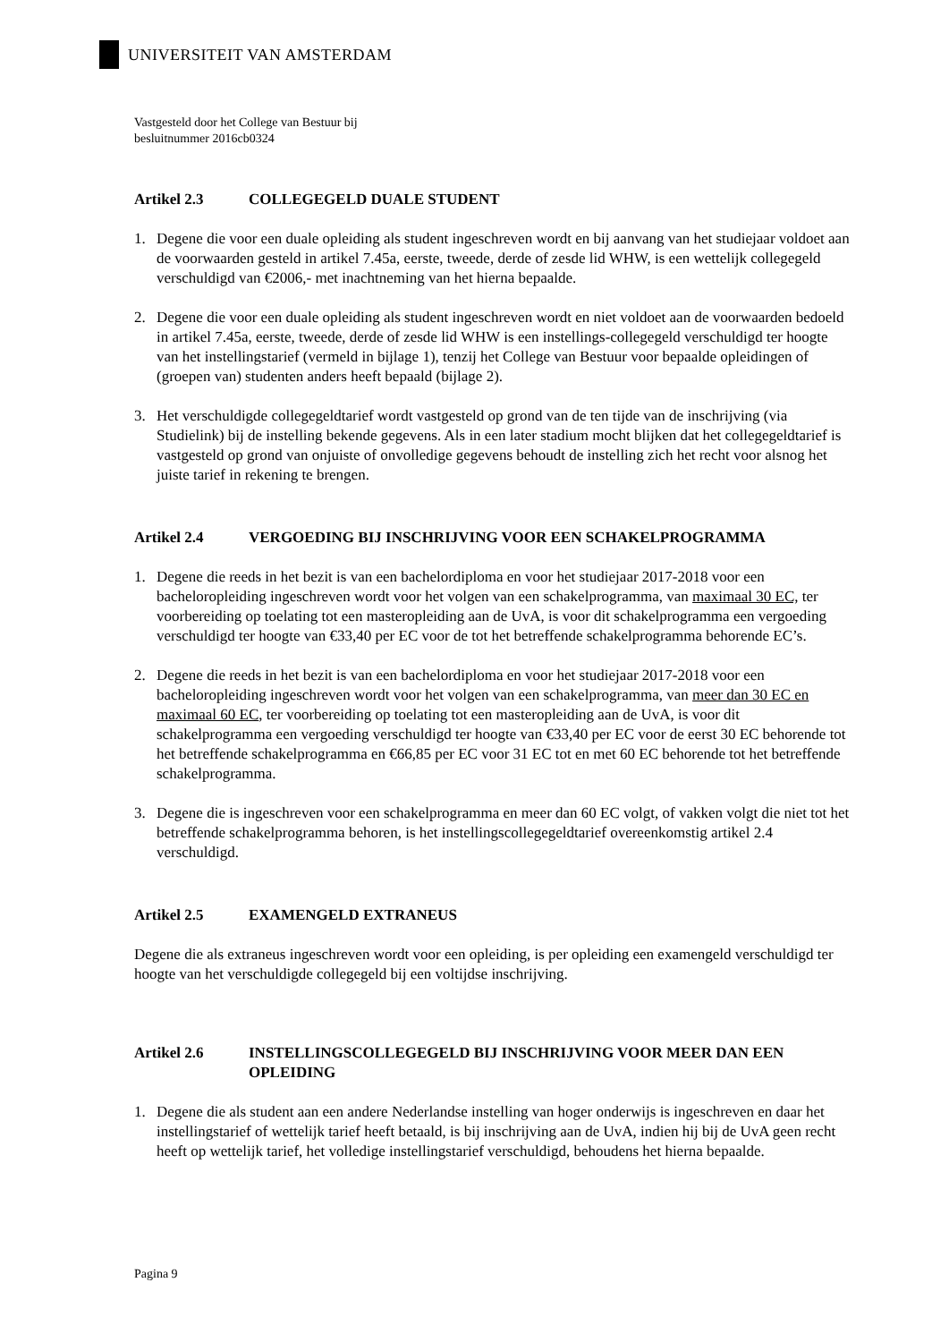UNIVERSITEIT VAN AMSTERDAM
Vastgesteld door het College van Bestuur bij
besluitnummer 2016cb0324
Artikel 2.3 COLLEGEGELD DUALE STUDENT
1. Degene die voor een duale opleiding als student ingeschreven wordt en bij aanvang van het studiejaar voldoet aan de voorwaarden gesteld in artikel 7.45a, eerste, tweede, derde of zesde lid WHW, is een wettelijk collegegeld verschuldigd van €2006,- met inachtneming van het hierna bepaalde.
2. Degene die voor een duale opleiding als student ingeschreven wordt en niet voldoet aan de voorwaarden bedoeld in artikel 7.45a, eerste, tweede, derde of zesde lid WHW is een instellings-collegegeld verschuldigd ter hoogte van het instellingstarief (vermeld in bijlage 1), tenzij het College van Bestuur voor bepaalde opleidingen of (groepen van) studenten anders heeft bepaald (bijlage 2).
3. Het verschuldigde collegegeldtarief wordt vastgesteld op grond van de ten tijde van de inschrijving (via Studielink) bij de instelling bekende gegevens. Als in een later stadium mocht blijken dat het collegegeldtarief is vastgesteld op grond van onjuiste of onvolledige gegevens behoudt de instelling zich het recht voor alsnog het juiste tarief in rekening te brengen.
Artikel 2.4 VERGOEDING BIJ INSCHRIJVING VOOR EEN SCHAKELPROGRAMMA
1. Degene die reeds in het bezit is van een bachelordiploma en voor het studiejaar 2017-2018 voor een bacheloropleiding ingeschreven wordt voor het volgen van een schakelprogramma, van maximaal 30 EC, ter voorbereiding op toelating tot een masteropleiding aan de UvA, is voor dit schakelprogramma een vergoeding verschuldigd ter hoogte van €33,40 per EC voor de tot het betreffende schakelprogramma behorende EC’s.
2. Degene die reeds in het bezit is van een bachelordiploma en voor het studiejaar 2017-2018 voor een bacheloropleiding ingeschreven wordt voor het volgen van een schakelprogramma, van meer dan 30 EC en maximaal 60 EC, ter voorbereiding op toelating tot een masteropleiding aan de UvA, is voor dit schakelprogramma een vergoeding verschuldigd ter hoogte van €33,40 per EC voor de eerst 30 EC behorende tot het betreffende schakelprogramma en €66,85 per EC voor 31 EC tot en met 60 EC behorende tot het betreffende schakelprogramma.
3. Degene die is ingeschreven voor een schakelprogramma en meer dan 60 EC volgt, of vakken volgt die niet tot het betreffende schakelprogramma behoren, is het instellingscollegegeldtarief overeenkomstig artikel 2.4 verschuldigd.
Artikel 2.5 EXAMENGELD EXTRANEUS
Degene die als extraneus ingeschreven wordt voor een opleiding, is per opleiding een examengeld verschuldigd ter hoogte van het verschuldigde collegegeld bij een voltijdse inschrijving.
Artikel 2.6 INSTELLINGSCOLLEGEGELD BIJ INSCHRIJVING VOOR MEER DAN EEN OPLEIDING
1. Degene die als student aan een andere Nederlandse instelling van hoger onderwijs is ingeschreven en daar het instellingstarief of wettelijk tarief heeft betaald, is bij inschrijving aan de UvA, indien hij bij de UvA geen recht heeft op wettelijk tarief, het volledige instellingstarief verschuldigd, behoudens het hierna bepaalde.
Pagina 9